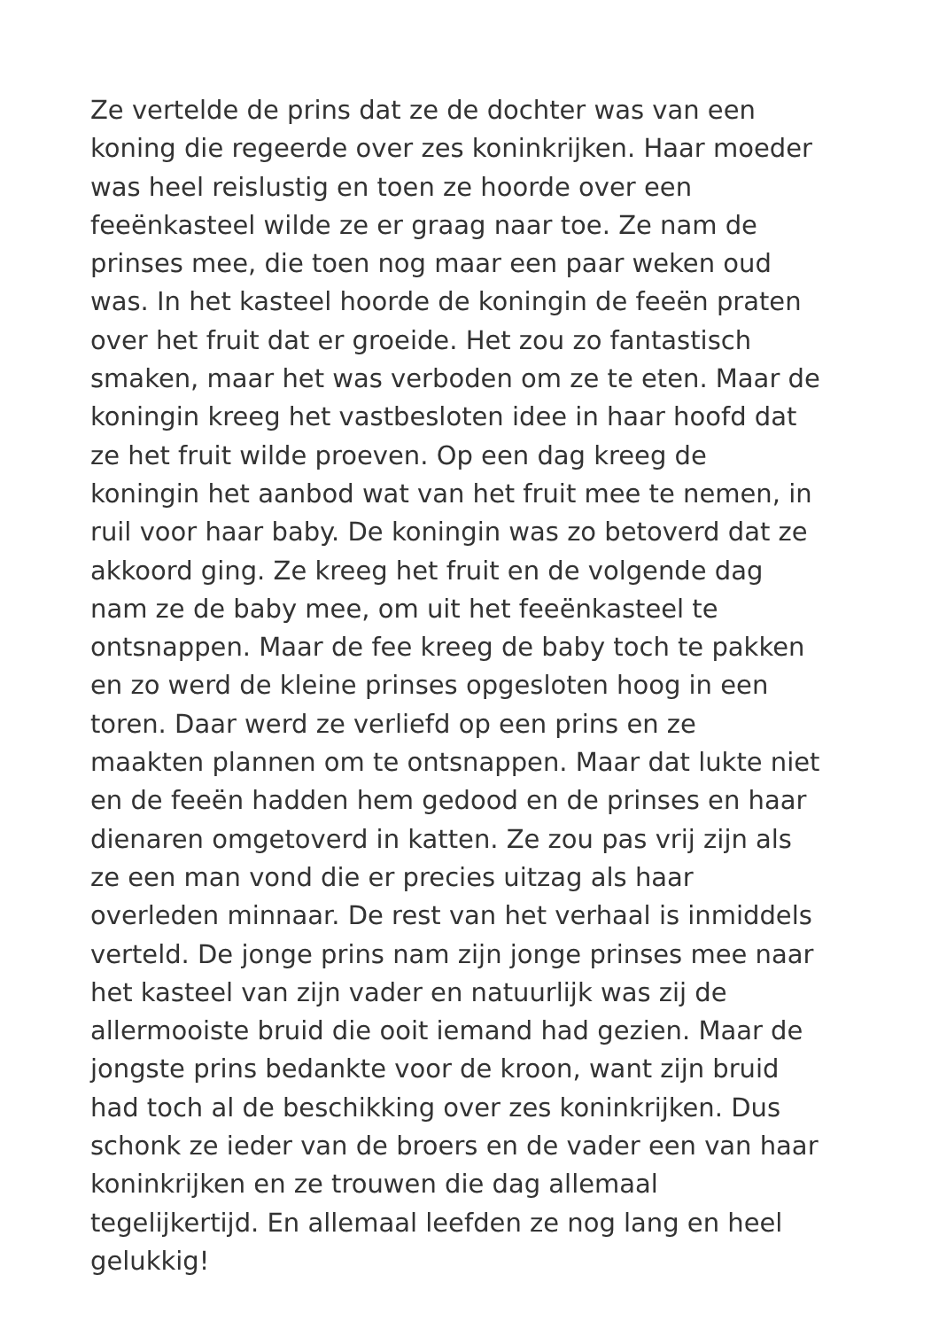Ze vertelde de prins dat ze de dochter was van een
koning die regeerde over zes koninkrijken. Haar moeder
was heel reislustig en toen ze hoorde over een
feeënkasteel wilde ze er graag naar toe. Ze nam de
prinses mee, die toen nog maar een paar weken oud
was. In het kasteel hoorde de koningin de feeën praten
over het fruit dat er groeide. Het zou zo fantastisch
smaken, maar het was verboden om ze te eten. Maar de
koningin kreeg het vastbesloten idee in haar hoofd dat
ze het fruit wilde proeven. Op een dag kreeg de
koningin het aanbod wat van het fruit mee te nemen, in
ruil voor haar baby. De koningin was zo betoverd dat ze
akkoord ging. Ze kreeg het fruit en de volgende dag
nam ze de baby mee, om uit het feeënkasteel te
ontsnappen. Maar de fee kreeg de baby toch te pakken
en zo werd de kleine prinses opgesloten hoog in een
toren. Daar werd ze verliefd op een prins en ze
maakten plannen om te ontsnappen. Maar dat lukte niet
en de feeën hadden hem gedood en de prinses en haar
dienaren omgetoverd in katten. Ze zou pas vrij zijn als
ze een man vond die er precies uitzag als haar
overleden minnaar. De rest van het verhaal is inmiddels
verteld. De jonge prins nam zijn jonge prinses mee naar
het kasteel van zijn vader en natuurlijk was zij de
allermooiste bruid die ooit iemand had gezien. Maar de
jongste prins bedankte voor de kroon, want zijn bruid
had toch al de beschikking over zes koninkrijken. Dus
schonk ze ieder van de broers en de vader een van haar
koninkrijken en ze trouwen die dag allemaal
tegelijkertijd. En allemaal leefden ze nog lang en heel
gelukkig!